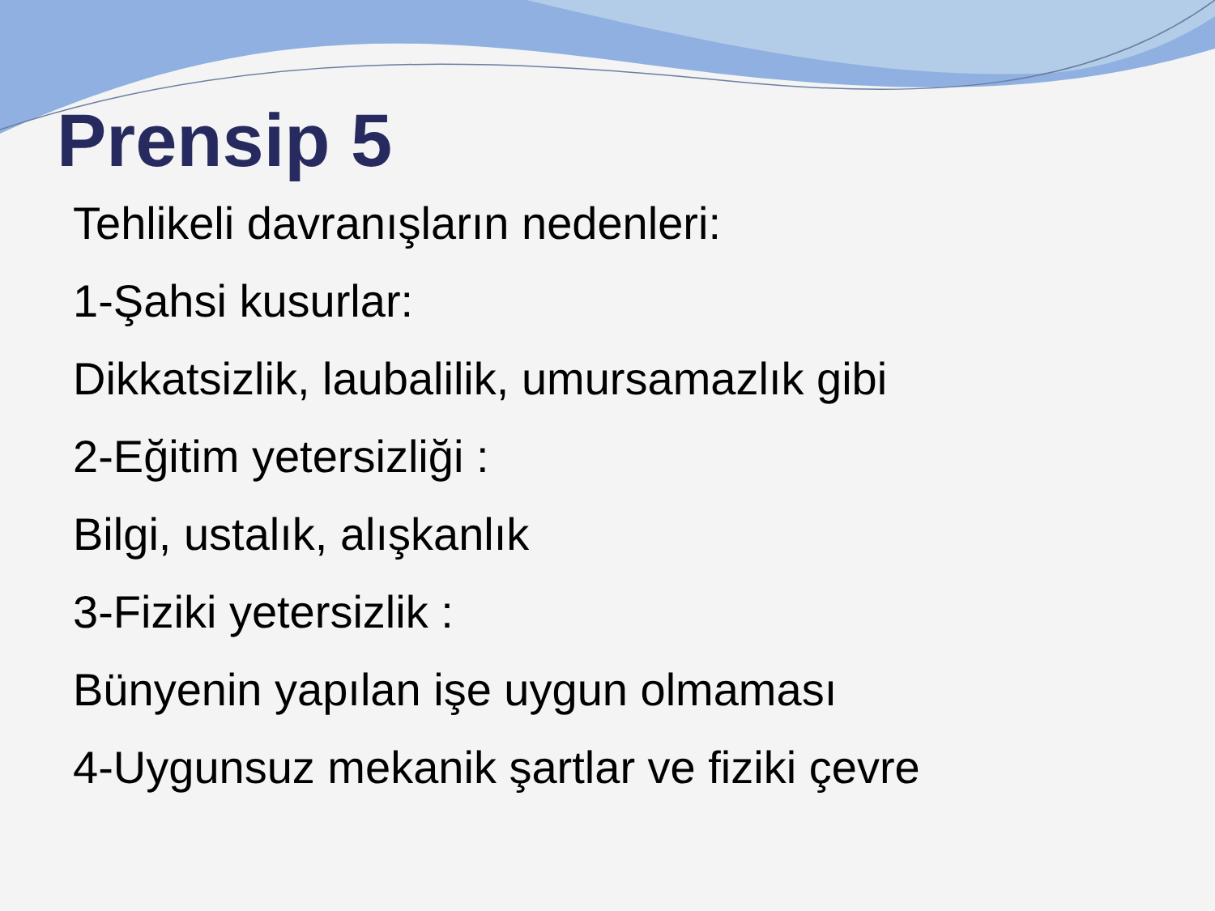Prensip 5
Tehlikeli davranışların nedenleri:
1-Şahsi kusurlar:
Dikkatsizlik, laubalilik, umursamazlık gibi
2-Eğitim yetersizliği :
Bilgi, ustalık, alışkanlık
3-Fiziki yetersizlik :
Bünyenin yapılan işe uygun olmaması
4-Uygunsuz mekanik şartlar ve fiziki çevre